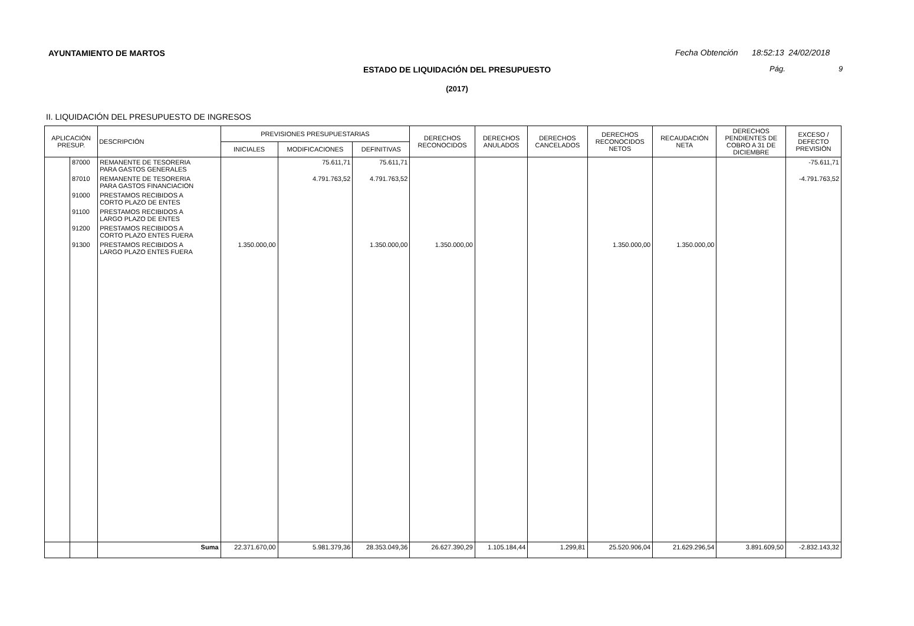AYUNTAMIENTO DE MARTOS
Fecha Obtención 18:52:13 24/02/2018
ESTADO DE LIQUIDACIÓN DEL PRESUPUESTO Pág. 9
(2017)
II. LIQUIDACIÓN DEL PRESUPUESTO DE INGRESOS
| APLICACIÓN PRESUP. | | DESCRIPCIÓN | PREVISIONES PRESUPUESTARIAS | | | DERECHOS RECONOCIDOS | DERECHOS ANULADOS | DERECHOS CANCELADOS | DERECHOS RECONOCIDOS NETOS | RECAUDACIÓN NETA | DERECHOS PENDIENTES DE COBRO A 31 DE DICIEMBRE | EXCESO / DEFECTO PREVISIÓN |
| --- | --- | --- | --- | --- | --- | --- | --- | --- | --- | --- | --- | --- |
| | | | INICIALES | MODIFICACIONES | DEFINITIVAS | | | | | | | |
| | 87000 | REMANENTE DE TESORERIA PARA GASTOS GENERALES | | 75.611,71 | 75.611,71 | | | | | | | -75.611,71 |
| | 87010 | REMANENTE DE TESORERIA PARA GASTOS FINANCIACION | | 4.791.763,52 | 4.791.763,52 | | | | | | | -4.791.763,52 |
| | 91000 | PRESTAMOS RECIBIDOS A CORTO PLAZO DE ENTES | | | | | | | | | | |
| | 91100 | PRESTAMOS RECIBIDOS A LARGO PLAZO DE ENTES | | | | | | | | | | |
| | 91200 | PRESTAMOS RECIBIDOS A CORTO PLAZO ENTES FUERA | | | | | | | | | | |
| | 91300 | PRESTAMOS RECIBIDOS A LARGO PLAZO ENTES FUERA | 1.350.000,00 | | 1.350.000,00 | 1.350.000,00 | | | 1.350.000,00 | 1.350.000,00 | | |
| | | Suma | 22.371.670,00 | 5.981.379,36 | 28.353.049,36 | 26.627.390,29 | 1.105.184,44 | 1.299,81 | 25.520.906,04 | 21.629.296,54 | 3.891.609,50 | -2.832.143,32 |